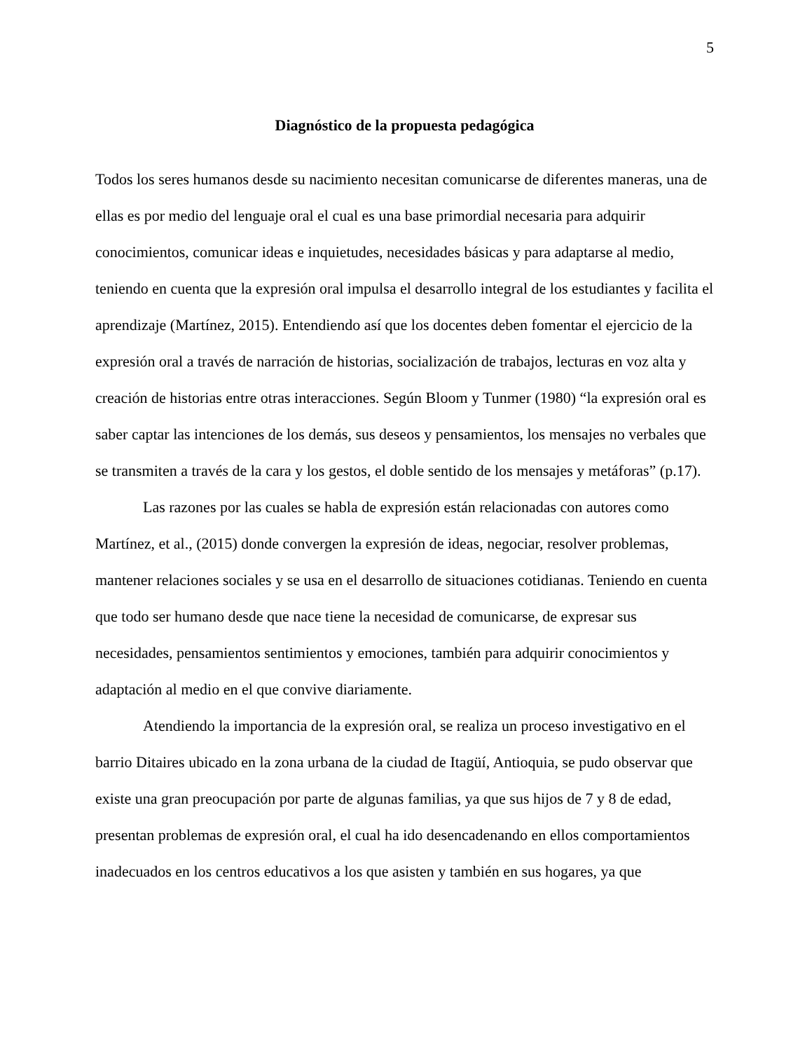5
Diagnóstico de la propuesta pedagógica
Todos los seres humanos desde su nacimiento necesitan comunicarse de diferentes maneras, una de ellas es por medio del lenguaje oral el cual es una base primordial necesaria para adquirir conocimientos, comunicar ideas e inquietudes, necesidades básicas y para adaptarse al medio, teniendo en cuenta que la expresión oral impulsa el desarrollo integral de los estudiantes y facilita el aprendizaje (Martínez, 2015). Entendiendo así que los docentes deben fomentar el ejercicio de la expresión oral a través de narración de historias, socialización de trabajos, lecturas en voz alta y creación de historias entre otras interacciones. Según Bloom y Tunmer (1980) “la expresión oral es saber captar las intenciones de los demás, sus deseos y pensamientos, los mensajes no verbales que se transmiten a través de la cara y los gestos, el doble sentido de los mensajes y metáforas” (p.17).
Las razones por las cuales se habla de expresión están relacionadas con autores como Martínez, et al., (2015) donde convergen la expresión de ideas, negociar, resolver problemas, mantener relaciones sociales y se usa en el desarrollo de situaciones cotidianas. Teniendo en cuenta que todo ser humano desde que nace tiene la necesidad de comunicarse, de expresar sus necesidades, pensamientos sentimientos y emociones, también para adquirir conocimientos y adaptación al medio en el que convive diariamente.
Atendiendo la importancia de la expresión oral, se realiza un proceso investigativo en el barrio Ditaires ubicado en la zona urbana de la ciudad de Itagüí, Antioquia, se pudo observar que existe una gran preocupación por parte de algunas familias, ya que sus hijos de 7 y 8 de edad, presentan problemas de expresión oral, el cual ha ido desencadenando en ellos comportamientos inadecuados en los centros educativos a los que asisten y también en sus hogares, ya que